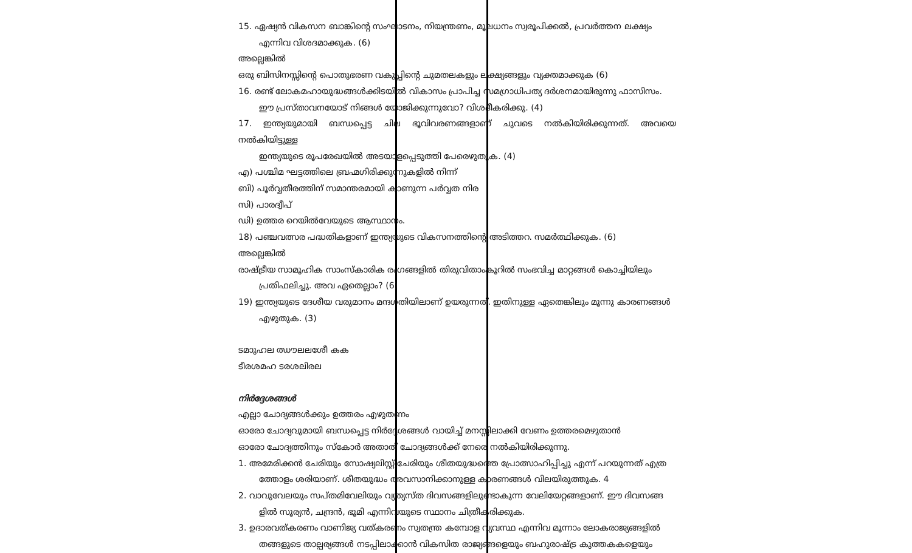15. ഏഷ്യൻ വികസന ബാങ്കിന്റെ സംഘാടനം, നിയന്ത്രണം, മൂലധനം സ്വരൂപിക്കൽ, പ്രവർത്തന ലക്ഷ്യം
എന്നിവ വിശദമാക്കുക. (6)
അല്ലെങ്കിൽ
ഒരു ബിസിനസ്സിന്റെ പൊതുഭരണ വകുപ്പിന്റെ ചുമതലകളും ലക്ഷ്യങ്ങളും വ്യക്തമാക്കുക (6)
16. രണ്ട് ലോകമഹായുദ്ധങ്ങൾക്കിടയിൽ വികാസം പ്രാപിച്ച സമഗ്രാധിപത്യ ദർശനമായിരുന്നു ഫാസിസം.
ഈ പ്രസ്താവനയോട് നിങ്ങൾ യോജിക്കുന്നുവോ? വിശദീകരിക്കു. (4)
17. ഇന്ത്യയുമായി ബന്ധപ്പെട്ട ചില ഭൂവിവരണങ്ങളാണ് ചുവടെ നൽകിയിരിക്കുന്നത്. അവയെ നൽകിയിട്ടുള്ള
ഇന്ത്യയുടെ രൂപരേഖയിൽ അടയാളപ്പെടുത്തി പേരെഴുതുക. (4)
എ) പശ്ചിമ ഘട്ടത്തിലെ ബ്രഹ്മഗിരിക്കുന്നുകളിൽ നിന്ന്
ബി) പൂർവ്വതീരത്തിന് സമാന്തരമായി കാണുന്ന പർവ്വത നിര
സി) പാരദ്വീപ്
ഡി) ഉത്തര റെയിൽവേയുടെ ആസ്ഥാനം.
18) പഞ്ചവത്സര പദ്ധതികളാണ് ഇന്ത്യയുടെ വികസനത്തിന്റെ അടിത്തറ. സമർത്ഥിക്കുക. (6)
അല്ലെങ്കിൽ
രാഷ്ട്രീയ സാമൂഹിക സാംസ്കാരിക രംഗങ്ങളിൽ തിരുവിതാംകൂറിൽ സംഭവിച്ച മാറ്റങ്ങൾ കൊച്ചിയിലും
പ്രതിഫലിച്ചു. അവ ഏതെല്ലാം? (6)
19) ഇന്ത്യയുടെ ദേശീയ വരുമാനം മന്ദഗതിയിലാണ് ഉയരുന്നത്. ഇതിനുള്ള ഏതെങ്കിലും മൂന്നു കാരണങ്ങൾ
എഴുതുക. (3)
ടമാുഹല ഝൗലലശേീ കക
ടീരശമഹ ടരശലിരല
നിർദ്ദേശങ്ങൾ
എല്ലാ ചോദ്യങ്ങൾക്കും ഉത്തരം എഴുതണം
ഓരോ ചോദ്യവുമായി ബന്ധപ്പെട്ട നിർദ്ദേശങ്ങൾ വായിച്ച് മനസ്സിലാക്കി വേണം ഉത്തരമെഴുതാൻ
ഓരോ ചോദ്യത്തിനും സ്കോർ അതാത് ചോദ്യങ്ങൾക്ക് നേരെ നൽകിയിരിക്കുന്നു.
1. അമേരിക്കൻ ചേരിയും സോഷ്യലിസ്റ്റ് ചേരിയും ശീതയുദ്ധത്തെ പ്രോത്സാഹിപ്പിച്ചു എന്ന് പറയുന്നത് എത്ര
ത്തോളം ശരിയാണ്. ശീതയുദ്ധം അവസാനിക്കാനുള്ള കാരണങ്ങൾ വിലയിരുത്തുക. 4
2. വാവുവേലയും സപ്തമിവേലിയും വ്യത്യസ്ത ദിവസങ്ങളിലുണ്ടാകുന്ന വേലിയേറ്റങ്ങളാണ്. ഈ ദിവസങ്ങ
ളിൽ സൂര്യൻ, ചന്ദ്രൻ, ഭൂമി എന്നിവയുടെ സ്ഥാനം ചിത്രീകരിക്കുക.
3. ഉദാരവത്കരണം വാണിജ്യ വത്കരണം സ്വതന്ത്ര കമ്പോള വ്യവസ്ഥ എന്നിവ മൂന്നാം ലോകരാജ്യങ്ങളിൽ
തങ്ങളുടെ താല്പര്യങ്ങൾ നടപ്പിലാക്കാൻ വികസിത രാജ്യങ്ങളെയും ബഹുരാഷ്ട്ര കുത്തകകളെയും